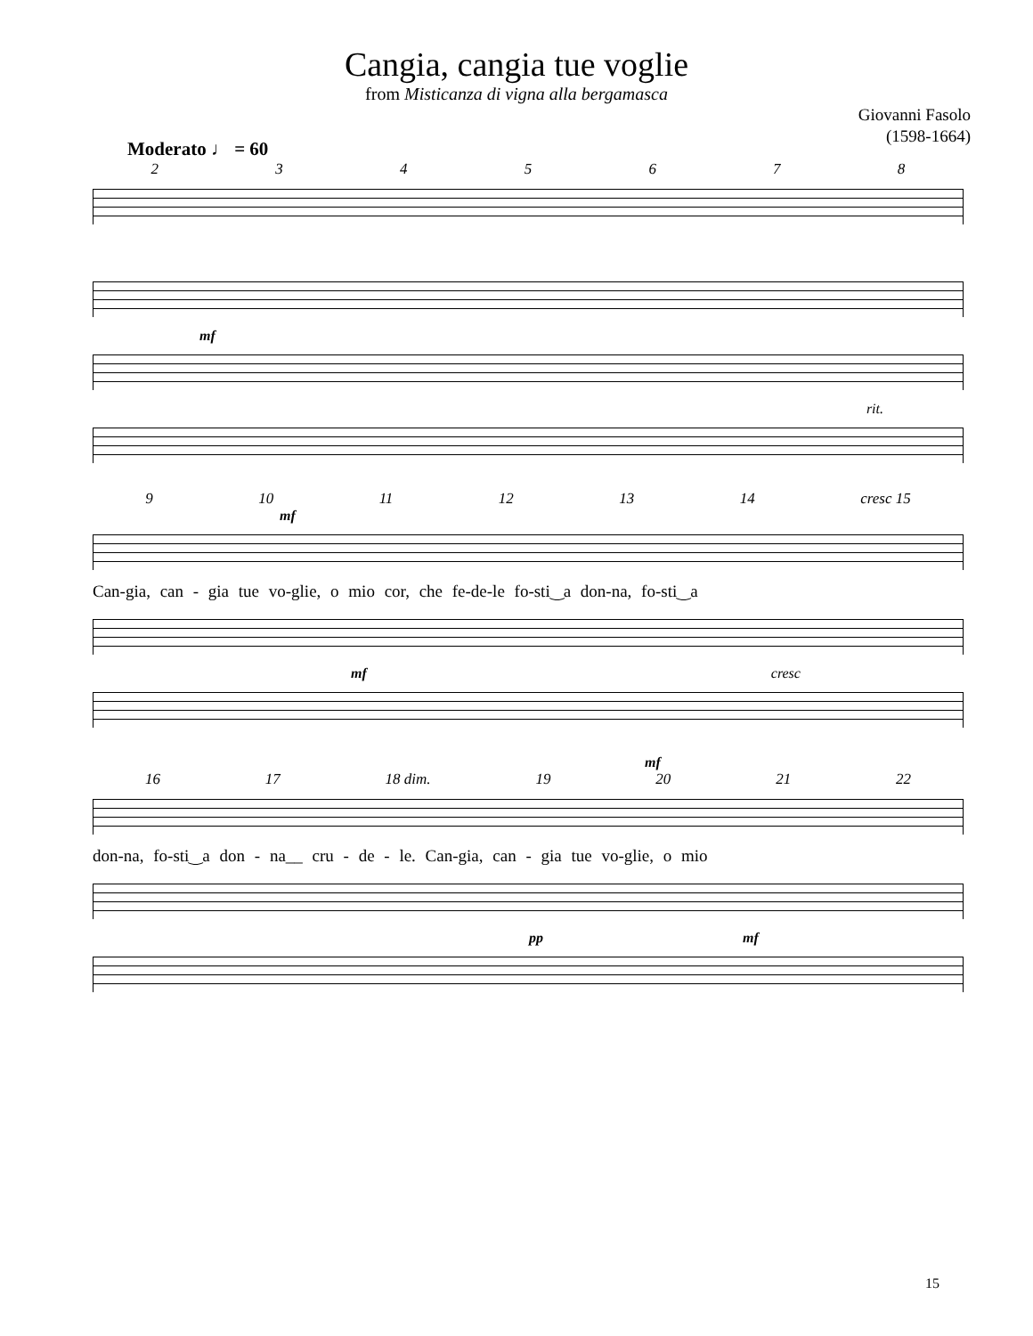Cangia, cangia tue voglie
from Misticanza di vigna alla bergamasca
Giovanni Fasolo
(1598-1664)
Moderato ♩ = 60
2345678
mf
rit.
9 10 11 12 13 14 cresc 15
mf
Can-gia, can - gia tue vo-glie, o mio cor, che fe-de-le fo-sti‿a don-na, fo-sti‿a
mf cresc
mf
16 17 18 dim. 19 20 21 22
don-na, fo-sti‿a don - na__ cru - de - le. Can-gia, can - gia tue vo-glie, o mio
pp mf
15